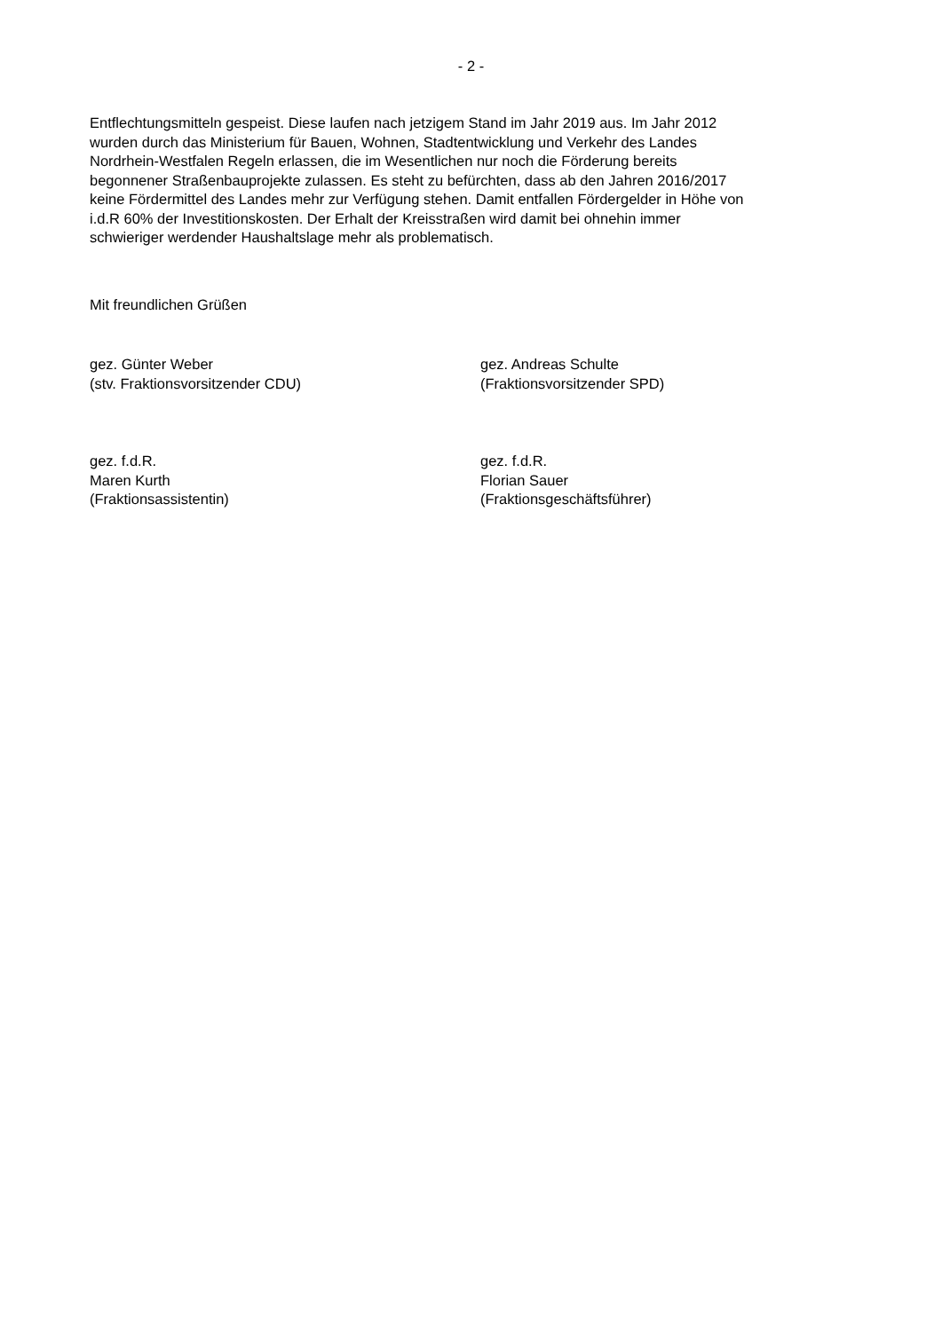- 2 -
Entflechtungsmitteln gespeist. Diese laufen nach jetzigem Stand im Jahr 2019 aus. Im Jahr 2012
wurden durch das Ministerium für Bauen, Wohnen, Stadtentwicklung und Verkehr des Landes
Nordrhein-Westfalen Regeln erlassen, die im Wesentlichen nur noch die Förderung bereits
begonnener Straßenbauprojekte zulassen. Es steht zu befürchten, dass ab den Jahren 2016/2017
keine Fördermittel des Landes mehr zur Verfügung stehen. Damit entfallen Fördergelder in Höhe von
i.d.R 60% der Investitionskosten. Der Erhalt der Kreisstraßen wird damit bei ohnehin immer
schwieriger werdender Haushaltslage mehr als problematisch.
Mit freundlichen Grüßen
gez. Günter Weber
(stv. Fraktionsvorsitzender CDU)
gez. Andreas Schulte
(Fraktionsvorsitzender SPD)
gez. f.d.R.
Maren Kurth
(Fraktionsassistentin)
gez. f.d.R.
Florian Sauer
(Fraktionsgeschäftsführer)